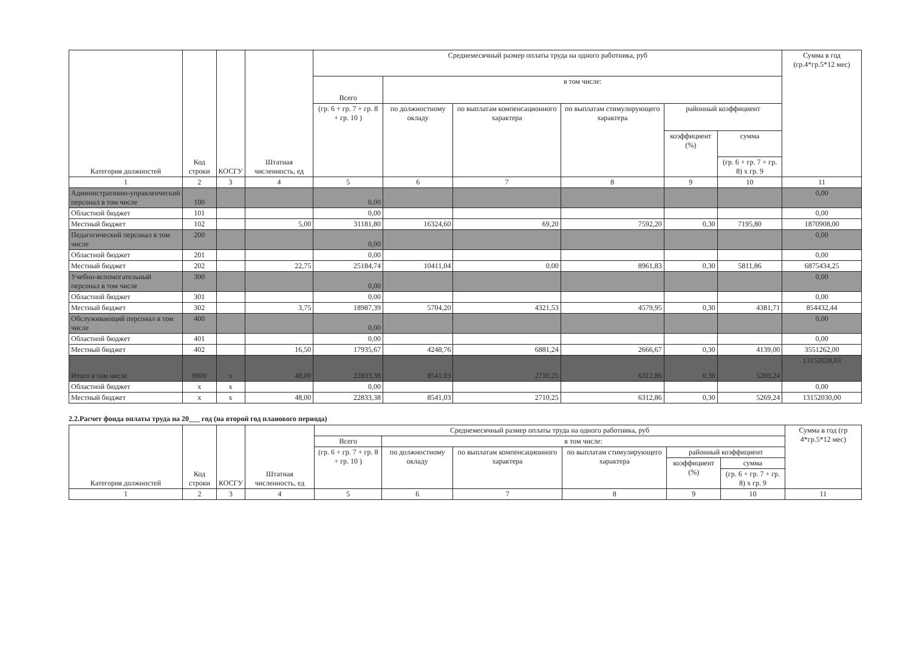| Категория должностей | Код строки | КОСГУ | Штатная численность, ед | Среднемесячный размер оплаты труда на одного работника, руб | | | | | | Сумма в год (гр.4*гр.5*12 мес) |
| --- | --- | --- | --- | --- | --- | --- | --- | --- | --- | --- |
| | | | | Всего | в том числе: | | | | | |
| | | | | (гр. 6 + гр. 7 + гр. 8 + гр. 10 ) | по должностному окладу | по выплатам компенсационного характера | по выплатам стимулирующего характера | районный коэффициент | | |
| | | | | | | | | коэффициент (%) | сумма | |
| | | | | | | | | | (гр. 6 + гр. 7 + гр. 8) х гр. 9 | |
| 1 | 2 | 3 | 4 | 5 | 6 | 7 | 8 | 9 | 10 | 11 |
| Административно-управленческий персонал в том числе | 100 | | | 0,00 | | | | | | 0,00 |
| Областной бюджет | 101 | | | 0,00 | | | | | | 0,00 |
| Местный бюджет | 102 | | 5,00 | 31181,80 | 16324,60 | 69,20 | 7592,20 | 0,30 | 7195,80 | 1870908,00 |
| Педагогический персонал в том числе | 200 | | | 0,00 | | | | | | 0,00 |
| Областной бюджет | 201 | | | 0,00 | | | | | | 0,00 |
| Местный бюджет | 202 | | 22,75 | 25184,74 | 10411,04 | 0,00 | 8961,83 | 0,30 | 5811,86 | 6875434,25 |
| Учебно-вспомогательный персонал в том числе | 300 | | | 0,00 | | | | | | 0,00 |
| Областной бюджет | 301 | | | 0,00 | | | | | | 0,00 |
| Местный бюджет | 302 | | 3,75 | 18987,39 | 5704,20 | 4321,53 | 4579,95 | 0,30 | 4381,71 | 854432,44 |
| Обслуживающий персонал в том числе | 400 | | | 0,00 | | | | | | 0,00 |
| Областной бюджет | 401 | | | 0,00 | | | | | | 0,00 |
| Местный бюджет | 402 | | 16,50 | 17935,67 | 4248,76 | 6881,24 | 2666,67 | 0,30 | 4139,00 | 3551262,00 |
| Итого в том числе | 9000 | x | 48,00 | 22833,38 | 8541,03 | 2710,25 | 6312,86 | 0,30 | 5269,24 | 13152028,03 |
| Областной бюджет | x | x | | 0,00 | | | | | | 0,00 |
| Местный бюджет | x | x | 48,00 | 22833,38 | 8541,03 | 2710,25 | 6312,86 | 0,30 | 5269,24 | 13152030,00 |
2.2.Расчет фонда оплаты труда на 20___ год (на второй год планового периода)
| Категория должностей | Код строки | КОСГУ | Штатная численность, ед | Среднемесячный размер оплаты труда на одного работника, руб | | | | | | Сумма в год (гр 4*гр.5*12 мес) |
| --- | --- | --- | --- | --- | --- | --- | --- | --- | --- | --- |
| | | | | Всего | в том числе: | | | | | |
| | | | | (гр. 6 + гр. 7 + гр. 8 + гр. 10 ) | по должностному окладу | по выплатам компенсационного характера | по выплатам стимулирующего характера | районный коэффициент | | |
| | | | | | | | | коэффициент (%) | сумма | |
| | | | | | | | | | (гр. 6 + гр. 7 + гр. 8) х гр. 9 | |
| 1 | 2 | 3 | 4 | 5 | 6 | 7 | 8 | 9 | 10 | 11 |